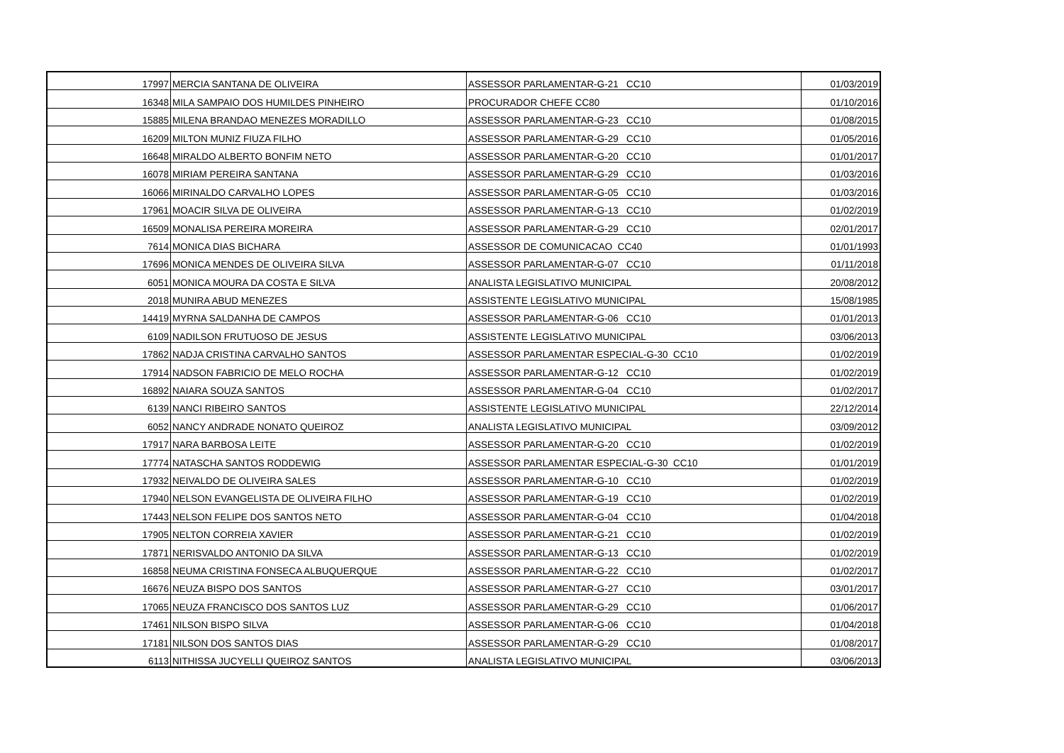| 17997 | MERCIA SANTANA DE OLIVEIRA | ASSESSOR PARLAMENTAR-G-21 CC10 | 01/03/2019 |
| 16348 | MILA SAMPAIO DOS HUMILDES PINHEIRO | PROCURADOR CHEFE CC80 | 01/10/2016 |
| 15885 | MILENA BRANDAO MENEZES MORADILLO | ASSESSOR PARLAMENTAR-G-23 CC10 | 01/08/2015 |
| 16209 | MILTON MUNIZ FIUZA FILHO | ASSESSOR PARLAMENTAR-G-29 CC10 | 01/05/2016 |
| 16648 | MIRALDO ALBERTO BONFIM NETO | ASSESSOR PARLAMENTAR-G-20 CC10 | 01/01/2017 |
| 16078 | MIRIAM PEREIRA SANTANA | ASSESSOR PARLAMENTAR-G-29 CC10 | 01/03/2016 |
| 16066 | MIRINALDO CARVALHO LOPES | ASSESSOR PARLAMENTAR-G-05 CC10 | 01/03/2016 |
| 17961 | MOACIR SILVA DE OLIVEIRA | ASSESSOR PARLAMENTAR-G-13 CC10 | 01/02/2019 |
| 16509 | MONALISA PEREIRA MOREIRA | ASSESSOR PARLAMENTAR-G-29 CC10 | 02/01/2017 |
| 7614 | MONICA DIAS BICHARA | ASSESSOR DE COMUNICACAO CC40 | 01/01/1993 |
| 17696 | MONICA MENDES DE OLIVEIRA SILVA | ASSESSOR PARLAMENTAR-G-07 CC10 | 01/11/2018 |
| 6051 | MONICA MOURA DA COSTA E SILVA | ANALISTA LEGISLATIVO MUNICIPAL | 20/08/2012 |
| 2018 | MUNIRA ABUD MENEZES | ASSISTENTE LEGISLATIVO MUNICIPAL | 15/08/1985 |
| 14419 | MYRNA SALDANHA DE CAMPOS | ASSESSOR PARLAMENTAR-G-06 CC10 | 01/01/2013 |
| 6109 | NADILSON FRUTUOSO DE JESUS | ASSISTENTE LEGISLATIVO MUNICIPAL | 03/06/2013 |
| 17862 | NADJA CRISTINA CARVALHO SANTOS | ASSESSOR PARLAMENTAR ESPECIAL-G-30 CC10 | 01/02/2019 |
| 17914 | NADSON FABRICIO DE MELO ROCHA | ASSESSOR PARLAMENTAR-G-12 CC10 | 01/02/2019 |
| 16892 | NAIARA SOUZA SANTOS | ASSESSOR PARLAMENTAR-G-04 CC10 | 01/02/2017 |
| 6139 | NANCI RIBEIRO SANTOS | ASSISTENTE LEGISLATIVO MUNICIPAL | 22/12/2014 |
| 6052 | NANCY ANDRADE NONATO QUEIROZ | ANALISTA LEGISLATIVO MUNICIPAL | 03/09/2012 |
| 17917 | NARA BARBOSA LEITE | ASSESSOR PARLAMENTAR-G-20 CC10 | 01/02/2019 |
| 17774 | NATASCHA SANTOS RODDEWIG | ASSESSOR PARLAMENTAR ESPECIAL-G-30 CC10 | 01/01/2019 |
| 17932 | NEIVALDO DE OLIVEIRA SALES | ASSESSOR PARLAMENTAR-G-10 CC10 | 01/02/2019 |
| 17940 | NELSON EVANGELISTA DE OLIVEIRA FILHO | ASSESSOR PARLAMENTAR-G-19 CC10 | 01/02/2019 |
| 17443 | NELSON FELIPE DOS SANTOS NETO | ASSESSOR PARLAMENTAR-G-04 CC10 | 01/04/2018 |
| 17905 | NELTON CORREIA XAVIER | ASSESSOR PARLAMENTAR-G-21 CC10 | 01/02/2019 |
| 17871 | NERISVALDO ANTONIO DA SILVA | ASSESSOR PARLAMENTAR-G-13 CC10 | 01/02/2019 |
| 16858 | NEUMA CRISTINA FONSECA ALBUQUERQUE | ASSESSOR PARLAMENTAR-G-22 CC10 | 01/02/2017 |
| 16676 | NEUZA BISPO DOS SANTOS | ASSESSOR PARLAMENTAR-G-27 CC10 | 03/01/2017 |
| 17065 | NEUZA FRANCISCO DOS SANTOS LUZ | ASSESSOR PARLAMENTAR-G-29 CC10 | 01/06/2017 |
| 17461 | NILSON BISPO SILVA | ASSESSOR PARLAMENTAR-G-06 CC10 | 01/04/2018 |
| 17181 | NILSON DOS SANTOS DIAS | ASSESSOR PARLAMENTAR-G-29 CC10 | 01/08/2017 |
| 6113 | NITHISSA JUCYELLI QUEIROZ SANTOS | ANALISTA LEGISLATIVO MUNICIPAL | 03/06/2013 |